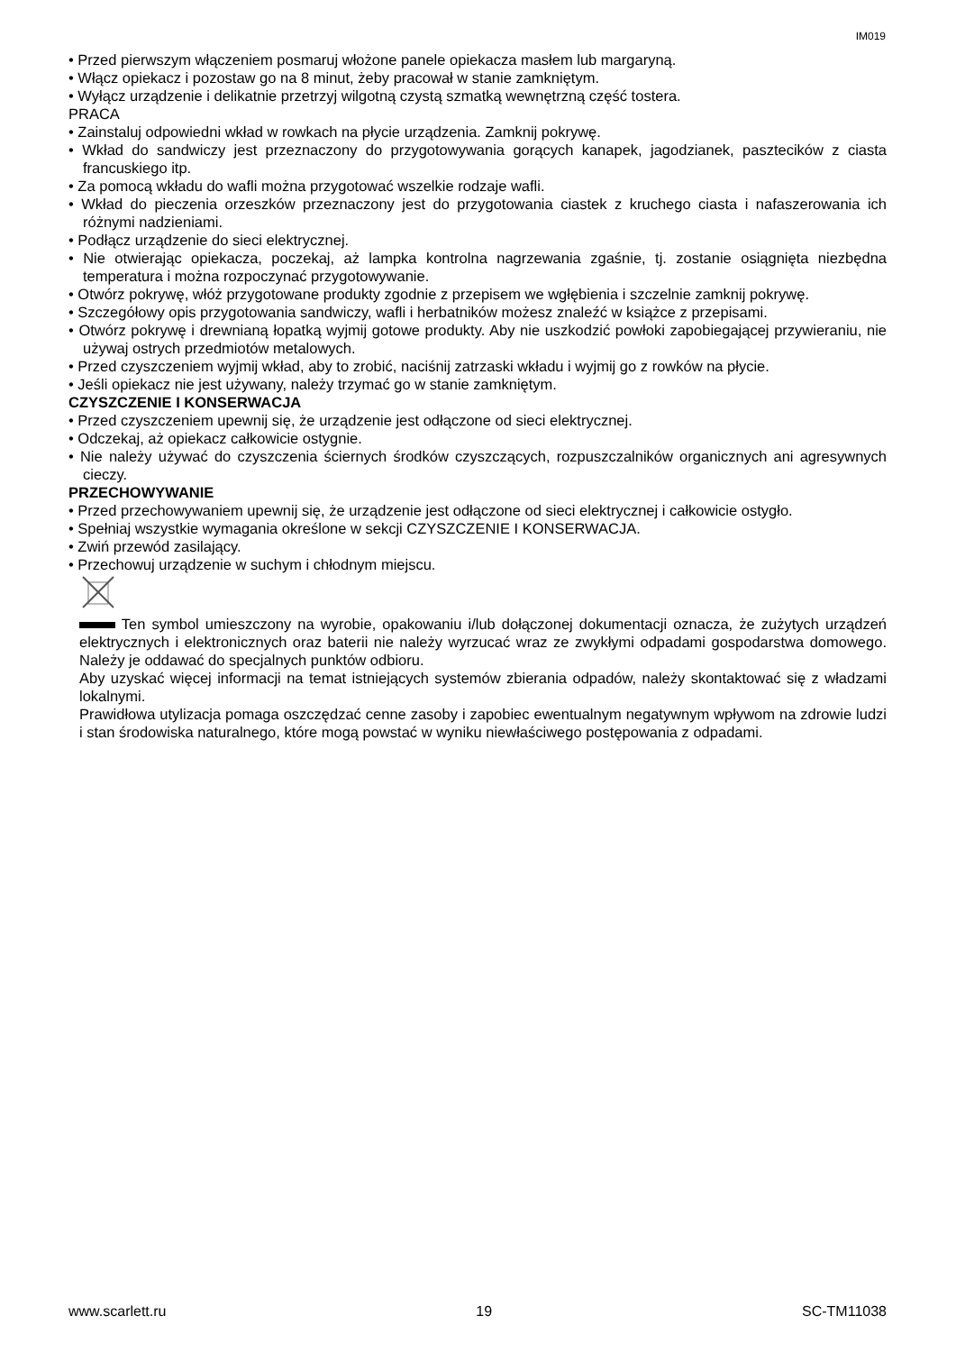IM019
• Przed pierwszym włączeniem posmaruj włożone panele opiekacza masłem lub margaryną.
• Włącz opiekacz i pozostaw go na 8 minut, żeby pracował w stanie zamkniętym.
• Wyłącz urządzenie i delikatnie przetrzyj wilgotną czystą szmatką wewnętrzną część tostera.
PRACA
• Zainstaluj odpowiedni wkład w rowkach na płycie urządzenia. Zamknij pokrywę.
• Wkład do sandwiczy jest przeznaczony do przygotowywania gorących kanapek, jagodzianek, pasztecików z ciasta francuskiego itp.
• Za pomocą wkładu do wafli można przygotować wszelkie rodzaje wafli.
• Wkład do pieczenia orzeszków przeznaczony jest do przygotowania ciastek z kruchego ciasta i nafaszerowania ich różnymi nadzieniami.
• Podłącz urządzenie do sieci elektrycznej.
• Nie otwierając opiekacza, poczekaj, aż lampka kontrolna nagrzewania zgaśnie, tj. zostanie osiągnięta niezbędna temperatura i można rozpoczynać przygotowywanie.
• Otwórz pokrywę, włóż przygotowane produkty zgodnie z przepisem we wgłębienia i szczelnie zamknij pokrywę.
• Szczegółowy opis przygotowania sandwiczy, wafli i herbatników możesz znaleźć w książce z przepisami.
• Otwórz pokrywę i drewnianą łopatką wyjmij gotowe produkty. Aby nie uszkodzić powłoki zapobiegającej przywieraniu, nie używaj ostrych przedmiotów metalowych.
• Przed czyszczeniem wyjmij wkład, aby to zrobić, naciśnij zatrzaski wkładu i wyjmij go z rowków na płycie.
• Jeśli opiekacz nie jest używany, należy trzymać go w stanie zamkniętym.
CZYSZCZENIE I KONSERWACJA
• Przed czyszczeniem upewnij się, że urządzenie jest odłączone od sieci elektrycznej.
• Odczekaj, aż opiekacz całkowicie ostygnie.
• Nie należy używać do czyszczenia ściernych środków czyszczących, rozpuszczalników organicznych ani agresywnych cieczy.
PRZECHOWYWANIE
• Przed przechowywaniem upewnij się, że urządzenie jest odłączone od sieci elektrycznej i całkowicie ostygło.
• Spełniaj wszystkie wymagania określone w sekcji CZYSZCZENIE I KONSERWACJA.
• Zwiń przewód zasilający.
• Przechowuj urządzenie w suchym i chłodnym miejscu.
Ten symbol umieszczony na wyrobie, opakowaniu i/lub dołączonej dokumentacji oznacza, że zużytych urządzeń elektrycznych i elektronicznych oraz baterii nie należy wyrzucać wraz ze zwykłymi odpadami gospodarstwa domowego. Należy je oddawać do specjalnych punktów odbioru.
Aby uzyskać więcej informacji na temat istniejących systemów zbierania odpadów, należy skontaktować się z władzami lokalnymi.
Prawidłowa utylizacja pomaga oszczędzać cenne zasoby i zapobiec ewentualnym negatywnym wpływom na zdrowie ludzi i stan środowiska naturalnego, które mogą powstać w wyniku niewłaściwego postępowania z odpadami.
www.scarlett.ru 19 SC-TM11038